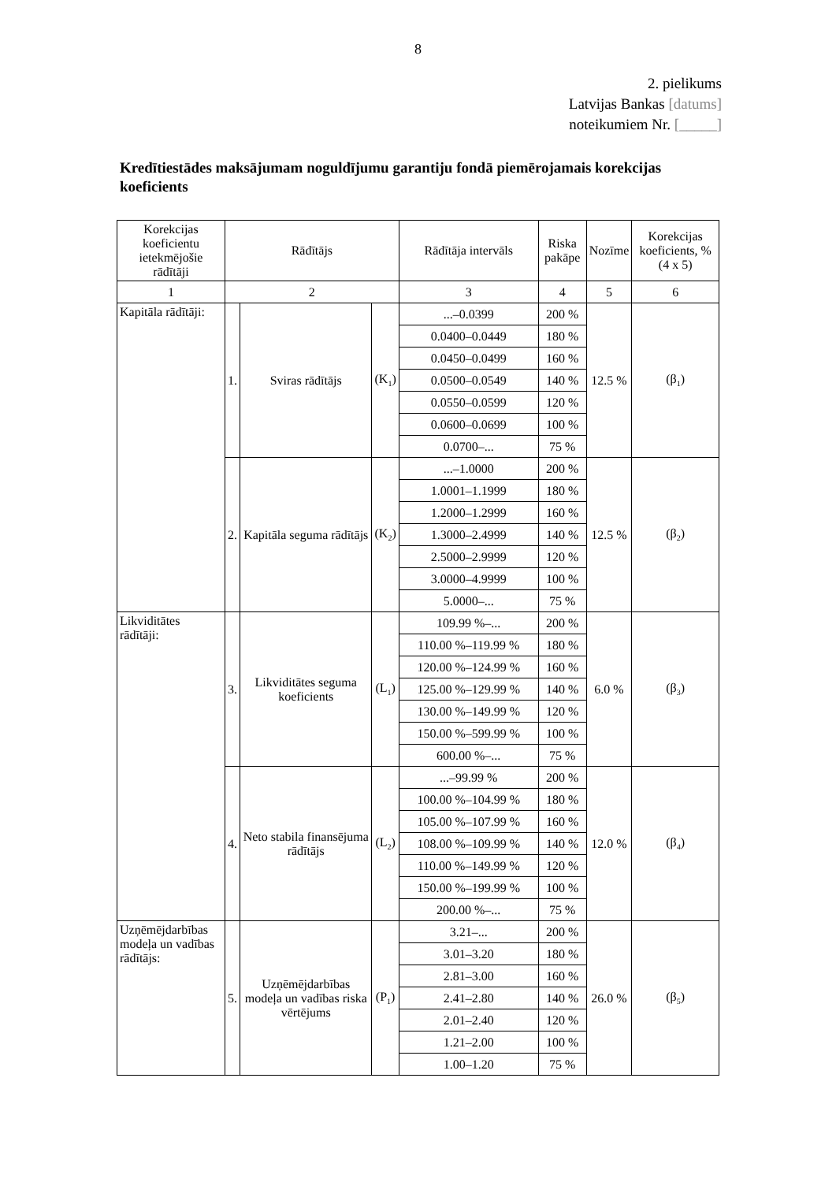8
2. pielikums
Latvijas Bankas [datums]
noteikumiem Nr. [_____]
Kredītiestādes maksājumam noguldījumu garantiju fondā piemērojamais korekcijas koeficients
| Korekcijas koeficientu ietekmējošie rādītāji | Rādītājs | | | Rādītāja intervāls | Riska pakāpe | Nozīme | Korekcijas koeficients, % (4 x 5) |
| 1 | 2 | | | 3 | 4 | 5 | 6 |
| Kapitāla rādītāji: | 1. | Sviras rādītājs | (K<sub>1</sub>) | ...–0.0399 | 200 % | 12.5 % | (β<sub>1</sub>) |
| | | | | 0.0400–0.0449 | 180 % | | |
| | | | | 0.0450–0.0499 | 160 % | | |
| | | | | 0.0500–0.0549 | 140 % | | |
| | | | | 0.0550–0.0599 | 120 % | | |
| | | | | 0.0600–0.0699 | 100 % | | |
| | | | | 0.0700–... | 75 % | | |
| | 2. | Kapitāla seguma rādītājs | (K<sub>2</sub>) | ...–1.0000 | 200 % | 12.5 % | (β<sub>2</sub>) |
| | | | | 1.0001–1.1999 | 180 % | | |
| | | | | 1.2000–1.2999 | 160 % | | |
| | | | | 1.3000–2.4999 | 140 % | | |
| | | | | 2.5000–2.9999 | 120 % | | |
| | | | | 3.0000–4.9999 | 100 % | | |
| | | | | 5.0000–... | 75 % | | |
| Likviditātes rādītāji: | 3. | Likviditātes seguma koeficients | (L<sub>1</sub>) | 109.99 %–... | 200 % | 6.0 % | (β<sub>3</sub>) |
| | | | | 110.00 %–119.99 % | 180 % | | |
| | | | | 120.00 %–124.99 % | 160 % | | |
| | | | | 125.00 %–129.99 % | 140 % | | |
| | | | | 130.00 %–149.99 % | 120 % | | |
| | | | | 150.00 %–599.99 % | 100 % | | |
| | | | | 600.00 %–... | 75 % | | |
| | 4. | Neto stabila finansējuma rādītājs | (L<sub>2</sub>) | ...–99.99 % | 200 % | 12.0 % | (β<sub>4</sub>) |
| | | | | 100.00 %–104.99 % | 180 % | | |
| | | | | 105.00 %–107.99 % | 160 % | | |
| | | | | 108.00 %–109.99 % | 140 % | | |
| | | | | 110.00 %–149.99 % | 120 % | | |
| | | | | 150.00 %–199.99 % | 100 % | | |
| | | | | 200.00 %–... | 75 % | | |
| Uzņēmējdarbības modeļa un vadības rādītājs: | 5. | Uzņēmējdarbības modeļa un vadības riska vērtējums | (P<sub>1</sub>) | 3.21–... | 200 % | 26.0 % | (β<sub>5</sub>) |
| | | | | 3.01–3.20 | 180 % | | |
| | | | | 2.81–3.00 | 160 % | | |
| | | | | 2.41–2.80 | 140 % | | |
| | | | | 2.01–2.40 | 120 % | | |
| | | | | 1.21–2.00 | 100 % | | |
| | | | | 1.00–1.20 | 75 % | | |